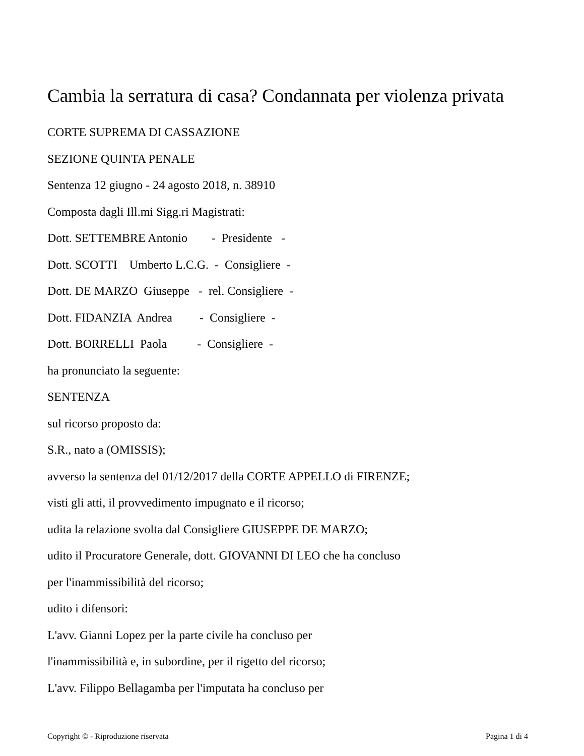Cambia la serratura di casa? Condannata per violenza privata
CORTE SUPREMA DI CASSAZIONE
SEZIONE QUINTA PENALE
Sentenza 12 giugno - 24 agosto 2018, n. 38910
Composta dagli Ill.mi Sigg.ri Magistrati:
Dott. SETTEMBRE Antonio - Presidente -
Dott. SCOTTI Umberto L.C.G. - Consigliere -
Dott. DE MARZO Giuseppe - rel. Consigliere -
Dott. FIDANZIA Andrea - Consigliere -
Dott. BORRELLI Paola - Consigliere -
ha pronunciato la seguente:
SENTENZA
sul ricorso proposto da:
S.R., nato a (OMISSIS);
avverso la sentenza del 01/12/2017 della CORTE APPELLO di FIRENZE;
visti gli atti, il provvedimento impugnato e il ricorso;
udita la relazione svolta dal Consigliere GIUSEPPE DE MARZO;
udito il Procuratore Generale, dott. GIOVANNI DI LEO che ha concluso
per l'inammissibilità del ricorso;
udito i difensori:
L'avv. Gianni Lopez per la parte civile ha concluso per
l'inammissibilità e, in subordine, per il rigetto del ricorso;
L'avv. Filippo Bellagamba per l'imputata ha concluso per
Copyright © - Riproduzione riservata Pagina 1 di 4